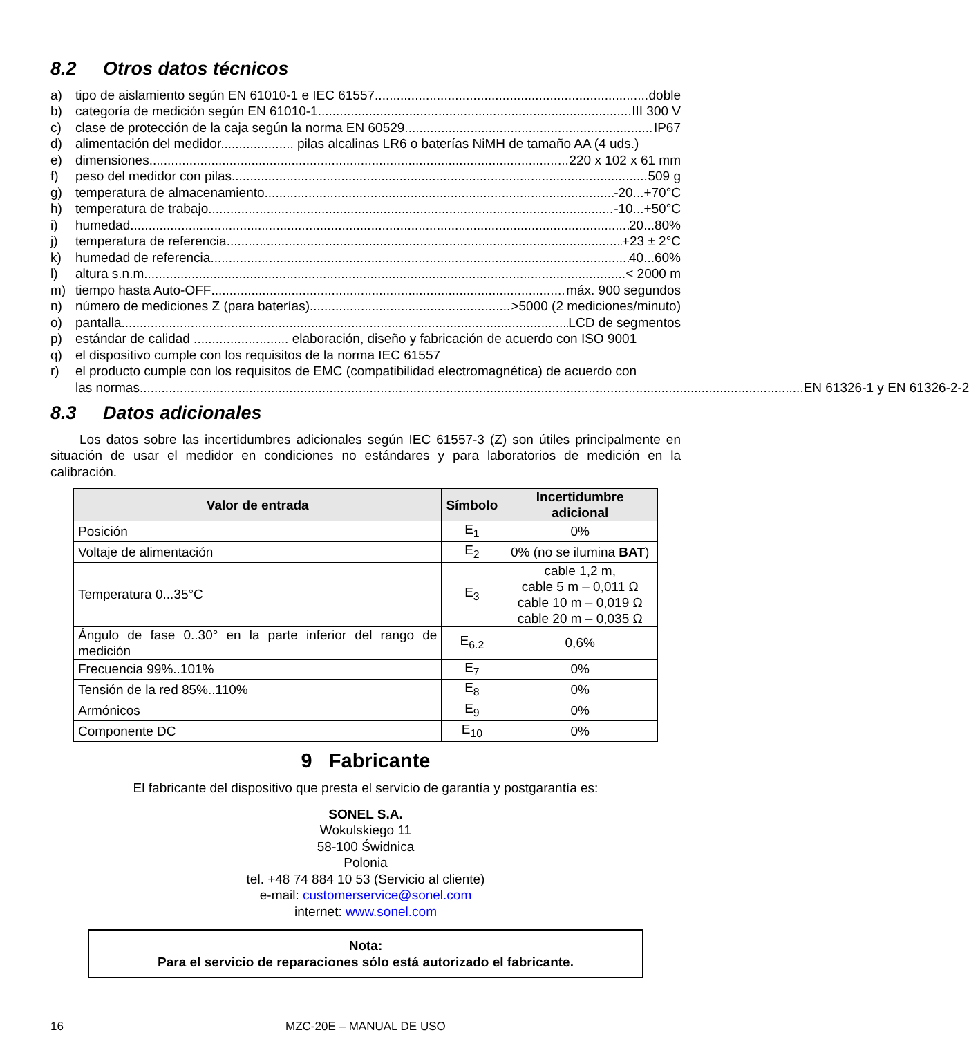8.2 Otros datos técnicos
a) tipo de aislamiento según EN 61010-1 e IEC 61557 doble
b) categoría de medición según EN 61010-1 III 300 V
c) clase de protección de la caja según la norma EN 60529 IP67
d) alimentación del medidor.................... pilas alcalinas LR6 o baterías NiMH de tamaño AA (4 uds.)
e) dimensiones 220 x 102 x 61 mm
f) peso del medidor con pilas 509 g
g) temperatura de almacenamiento -20...+70°C
h) temperatura de trabajo -10...+50°C
i) humedad 20...80%
j) temperatura de referencia +23 ± 2°C
k) humedad de referencia 40...60%
l) altura s.n.m. < 2000 m
m) tiempo hasta Auto-OFF máx. 900 segundos
n) número de mediciones Z (para baterías) >5000 (2 mediciones/minuto)
o) pantalla LCD de segmentos
p) estándar de calidad .......................... elaboración, diseño y fabricación de acuerdo con ISO 9001
q) el dispositivo cumple con los requisitos de la norma IEC 61557
r) el producto cumple con los requisitos de EMC (compatibilidad electromagnética) de acuerdo con
las normas EN 61326-1 y EN 61326-2-2
8.3 Datos adicionales
Los datos sobre las incertidumbres adicionales según IEC 61557-3 (Z) son útiles principalmente en situación de usar el medidor en condiciones no estándares y para laboratorios de medición en la calibración.
| Valor de entrada | Símbolo | Incertidumbre adicional |
| --- | --- | --- |
| Posición | E<sub>1</sub> | 0% |
| Voltaje de alimentación | E<sub>2</sub> | 0% (no se ilumina BAT ) |
| Temperatura 0...35°C | E<sub>3</sub> | cable 1,2 m, cable 5 m – 0,011 Ω cable 10 m – 0,019 Ω cable 20 m – 0,035 Ω |
| Ángulo de fase 0..30° en la parte inferior del rango de medición | E<sub>6.2</sub> | 0,6% |
| Frecuencia 99%..101% | E<sub>7</sub> | 0% |
| Tensión de la red 85%..110% | E<sub>8</sub> | 0% |
| Armónicos | E<sub>9</sub> | 0% |
| Componente DC | E<sub>10</sub> | 0% |
9 Fabricante
El fabricante del dispositivo que presta el servicio de garantía y postgarantía es:
SONEL S.A.
Wokulskiego 11
58-100 Świdnica
Polonia
tel. +48 74 884 10 53 (Servicio al cliente)
e-mail: customerservice@sonel.com
internet: www.sonel.com
Nota:
Para el servicio de reparaciones sólo está autorizado el fabricante.
16 MZC-20E – MANUAL DE USO